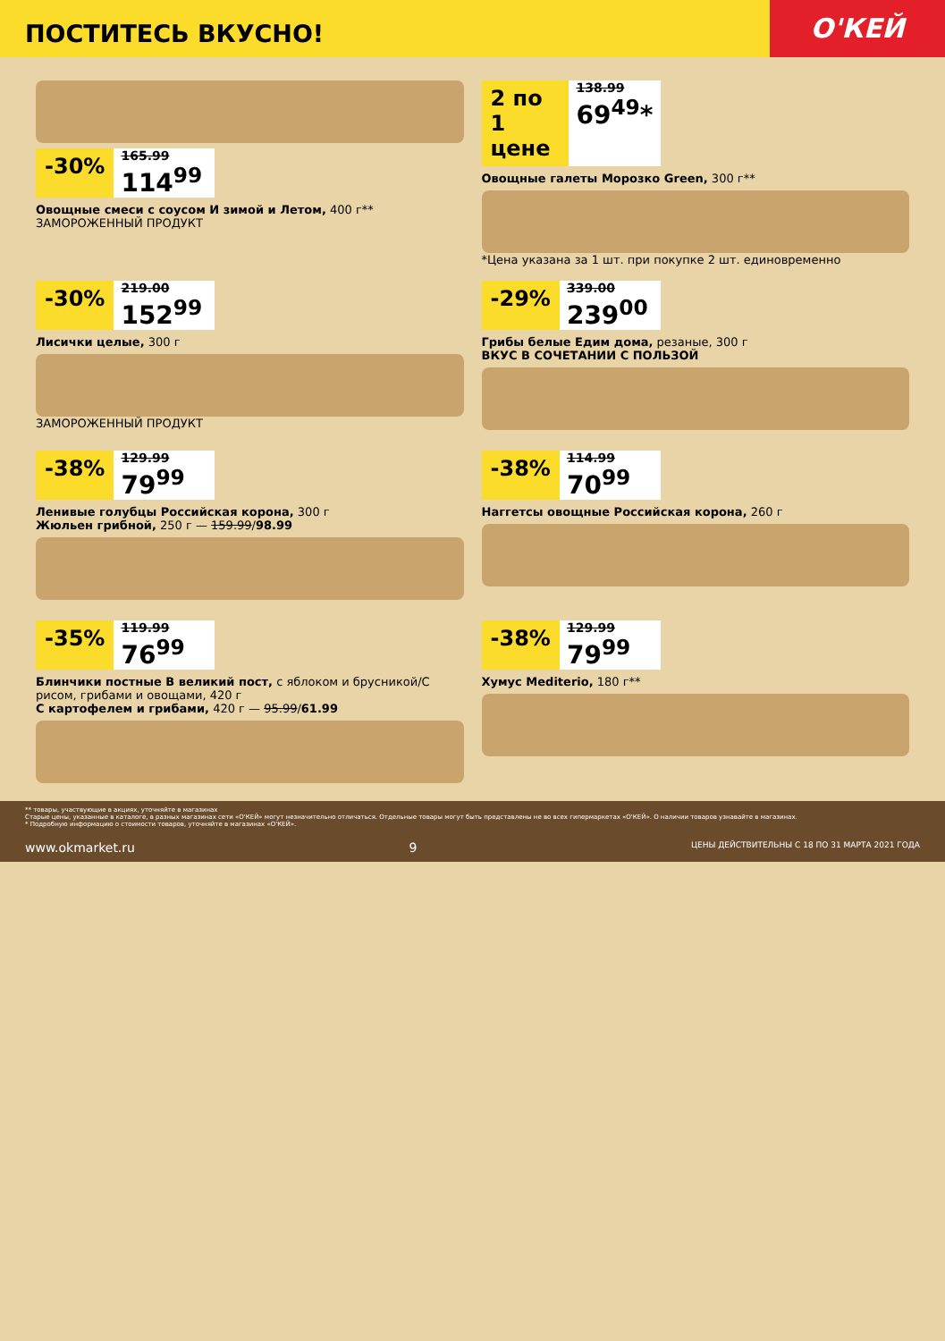ПОСТИТЕСЬ ВКУСНО!
О'КЕЙ
-30%
165.99
114<sup>99</sup>
Овощные смеси с соусом И зимой и Летом, 400 г**
ЗАМОРОЖЕННЫЙ ПРОДУКТ
2 по 1 цене
138.99
69<sup>49</sup>*
Овощные галеты Морозко Green, 300 г**
*Цена указана за 1 шт. при покупке 2 шт. единовременно
-30%
219.00
152<sup>99</sup>
Лисички целые, 300 г
ЗАМОРОЖЕННЫЙ ПРОДУКТ
-29%
339.00
239<sup>00</sup>
Грибы белые Едим дома, резаные, 300 г
ВКУС В СОЧЕТАНИИ С ПОЛЬЗОЙ
-38%
129.99
79<sup>99</sup>
Ленивые голубцы Российская корона, 300 г
Жюльен грибной, 250 г — 159.99/98.99
-38%
114.99
70<sup>99</sup>
Наггетсы овощные Российская корона, 260 г
-35%
119.99
76<sup>99</sup>
Блинчики постные В великий пост, с яблоком и брусникой/С рисом, грибами и овощами, 420 г
С картофелем и грибами, 420 г — 95.99/61.99
-38%
129.99
79<sup>99</sup>
Хумус Mediterio, 180 г**
** товары, участвующие в акциях, уточняйте в магазинах
Старые цены, указанные в каталоге, в разных магазинах сети «О'КЕЙ» могут незначительно отличаться. Отдельные товары могут быть представлены не во всех гипермаркетах «О'КЕЙ». О наличии товаров узнавайте в магазинах.
* Подробную информацию о стоимости товаров, уточняйте в магазинах «О'КЕЙ».
www.okmarket.ru 9 ЦЕНЫ ДЕЙСТВИТЕЛЬНЫ С 18 ПО 31 МАРТА 2021 ГОДА